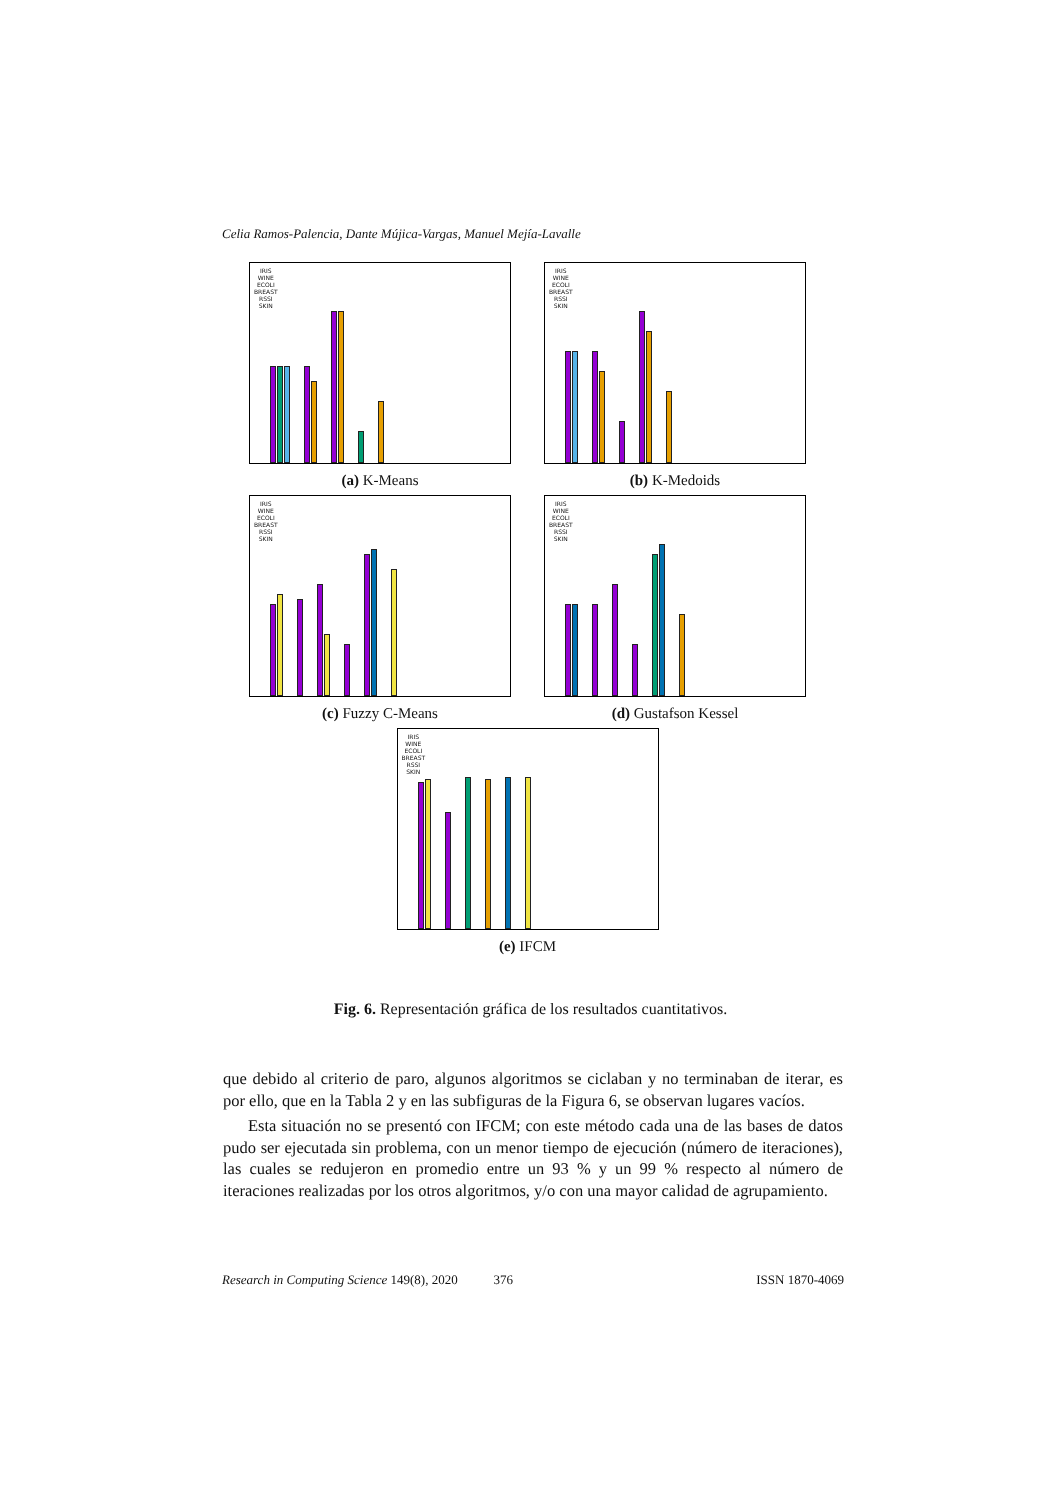Celia Ramos-Palencia, Dante Mújica-Vargas, Manuel Mejía-Lavalle
IRIS
WINE
ECOLI
BREAST
RSSI
SKIN
(a) K-Means
IRIS
WINE
ECOLI
BREAST
RSSI
SKIN
(b) K-Medoids
IRIS
WINE
ECOLI
BREAST
RSSI
SKIN
(c) Fuzzy C-Means
IRIS
WINE
ECOLI
BREAST
RSSI
SKIN
(d) Gustafson Kessel
IRIS
WINE
ECOLI
BREAST
RSSI
SKIN
(e) IFCM
Fig. 6. Representación gráfica de los resultados cuantitativos.
que debido al criterio de paro, algunos algoritmos se ciclaban y no terminaban de iterar, es por ello, que en la Tabla 2 y en las subfiguras de la Figura 6, se observan lugares vacíos.
Esta situación no se presentó con IFCM; con este método cada una de las bases de datos pudo ser ejecutada sin problema, con un menor tiempo de ejecución (número de iteraciones), las cuales se redujeron en promedio entre un 93 % y un 99 % respecto al número de iteraciones realizadas por los otros algoritmos, y/o con una mayor calidad de agrupamiento.
Research in Computing Science 149(8), 2020 376 ISSN 1870-4069